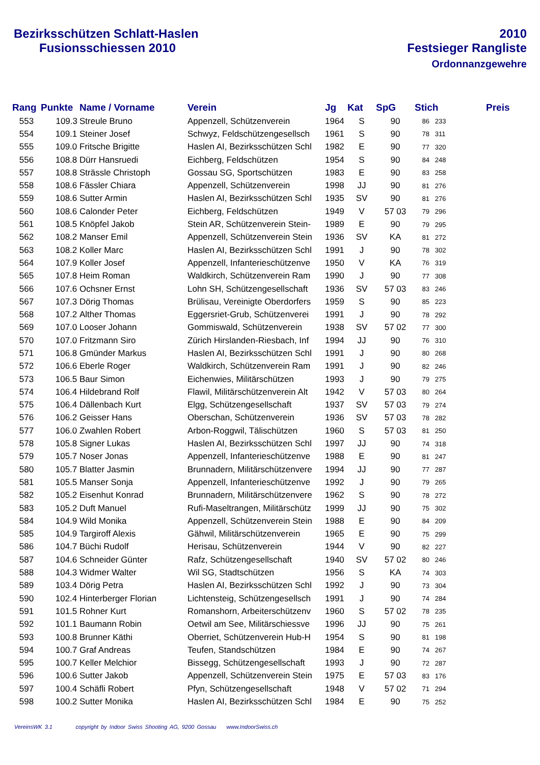Bezirksschützen Schlatt-Haslen
Fusionsschiessen 2010
2010
Festsieger Rangliste
Ordonnanzgewehre
| Rang | Punkte | Name / Vorname | Verein | Jg | Kat | SpG | Stich | Preis |
| --- | --- | --- | --- | --- | --- | --- | --- | --- |
| 553 | 109.3 | Streule Bruno | Appenzell, Schützenverein | 1964 | S | 90 | 86 233 | |
| 554 | 109.1 | Steiner Josef | Schwyz, Feldschützengesellsch | 1961 | S | 90 | 78 311 |
| 555 | 109.0 | Fritsche Brigitte | Haslen AI, Bezirksschützen Schl | 1982 | E | 90 | 77 320 |
| 556 | 108.8 | Dürr Hansruedi | Eichberg, Feldschützen | 1954 | S | 90 | 84 248 |
| 557 | 108.8 | Strässle Christoph | Gossau SG, Sportschützen | 1983 | E | 90 | 83 258 |
| 558 | 108.6 | Fässler Chiara | Appenzell, Schützenverein | 1998 | JJ | 90 | 81 276 |
| 559 | 108.6 | Sutter Armin | Haslen AI, Bezirksschützen Schl | 1935 | SV | 90 | 81 276 |
| 560 | 108.6 | Calonder Peter | Eichberg, Feldschützen | 1949 | V | 57 03 | 79 296 |
| 561 | 108.5 | Knöpfel Jakob | Stein AR, Schützenverein Stein- | 1989 | E | 90 | 79 295 |
| 562 | 108.2 | Manser Emil | Appenzell, Schützenverein Stein | 1936 | SV | KA | 81 272 |
| 563 | 108.2 | Koller Marc | Haslen AI, Bezirksschützen Schl | 1991 | J | 90 | 78 302 |
| 564 | 107.9 | Koller Josef | Appenzell, Infanterieschützenve | 1950 | V | KA | 76 319 |
| 565 | 107.8 | Heim Roman | Waldkirch, Schützenverein Ram | 1990 | J | 90 | 77 308 |
| 566 | 107.6 | Ochsner Ernst | Lohn SH, Schützengesellschaft | 1936 | SV | 57 03 | 83 246 |
| 567 | 107.3 | Dörig Thomas | Brülisau, Vereinigte Oberdorfers | 1959 | S | 90 | 85 223 |
| 568 | 107.2 | Alther Thomas | Eggersriet-Grub, Schützenverei | 1991 | J | 90 | 78 292 |
| 569 | 107.0 | Looser Johann | Gommiswald, Schützenverein | 1938 | SV | 57 02 | 77 300 |
| 570 | 107.0 | Fritzmann Siro | Zürich Hirslanden-Riesbach, Inf | 1994 | JJ | 90 | 76 310 |
| 571 | 106.8 | Gmünder Markus | Haslen AI, Bezirksschützen Schl | 1991 | J | 90 | 80 268 |
| 572 | 106.6 | Eberle Roger | Waldkirch, Schützenverein Ram | 1991 | J | 90 | 82 246 |
| 573 | 106.5 | Baur Simon | Eichenwies, Militärschützen | 1993 | J | 90 | 79 275 |
| 574 | 106.4 | Hildebrand Rolf | Flawil, Militärschützenverein Alt | 1942 | V | 57 03 | 80 264 |
| 575 | 106.4 | Dällenbach Kurt | Elgg, Schützengesellschaft | 1937 | SV | 57 03 | 79 274 |
| 576 | 106.2 | Geisser Hans | Oberschan, Schützenverein | 1936 | SV | 57 03 | 78 282 |
| 577 | 106.0 | Zwahlen Robert | Arbon-Roggwil, Tälischützen | 1960 | S | 57 03 | 81 250 |
| 578 | 105.8 | Signer Lukas | Haslen AI, Bezirksschützen Schl | 1997 | JJ | 90 | 74 318 |
| 579 | 105.7 | Noser Jonas | Appenzell, Infanterieschützenve | 1988 | E | 90 | 81 247 |
| 580 | 105.7 | Blatter Jasmin | Brunnadern, Militärschützenvere | 1994 | JJ | 90 | 77 287 |
| 581 | 105.5 | Manser Sonja | Appenzell, Infanterieschützenve | 1992 | J | 90 | 79 265 |
| 582 | 105.2 | Eisenhut Konrad | Brunnadern, Militärschützenvere | 1962 | S | 90 | 78 272 |
| 583 | 105.2 | Duft Manuel | Rufi-Maseltrangen, Militärschütz | 1999 | JJ | 90 | 75 302 |
| 584 | 104.9 | Wild Monika | Appenzell, Schützenverein Stein | 1988 | E | 90 | 84 209 |
| 585 | 104.9 | Targiroff Alexis | Gähwil, Militärschützenverein | 1965 | E | 90 | 75 299 |
| 586 | 104.7 | Büchi Rudolf | Herisau, Schützenverein | 1944 | V | 90 | 82 227 |
| 587 | 104.6 | Schneider Günter | Rafz, Schützengesellschaft | 1940 | SV | 57 02 | 80 246 |
| 588 | 104.3 | Widmer Walter | Wil SG, Stadtschützen | 1956 | S | KA | 74 303 |
| 589 | 103.4 | Dörig Petra | Haslen AI, Bezirksschützen Schl | 1992 | J | 90 | 73 304 |
| 590 | 102.4 | Hinterberger Florian | Lichtensteig, Schützengesellsch | 1991 | J | 90 | 74 284 |
| 591 | 101.5 | Rohner Kurt | Romanshorn, Arbeiterschützenv | 1960 | S | 57 02 | 78 235 |
| 592 | 101.1 | Baumann Robin | Oetwil am See, Militärschiessve | 1996 | JJ | 90 | 75 261 |
| 593 | 100.8 | Brunner Käthi | Oberriet, Schützenverein Hub-H | 1954 | S | 90 | 81 198 |
| 594 | 100.7 | Graf Andreas | Teufen, Standschützen | 1984 | E | 90 | 74 267 |
| 595 | 100.7 | Keller Melchior | Bissegg, Schützengesellschaft | 1993 | J | 90 | 72 287 |
| 596 | 100.6 | Sutter Jakob | Appenzell, Schützenverein Stein | 1975 | E | 57 03 | 83 176 |
| 597 | 100.4 | Schäfli Robert | Pfyn, Schützengesellschaft | 1948 | V | 57 02 | 71 294 |
| 598 | 100.2 | Sutter Monika | Haslen AI, Bezirksschützen Schl | 1984 | E | 90 | 75 252 |
VereinsWK 3.1 copyright by Indoor Swiss Shooting AG, 9200 Gossau www.IndoorSwiss.ch